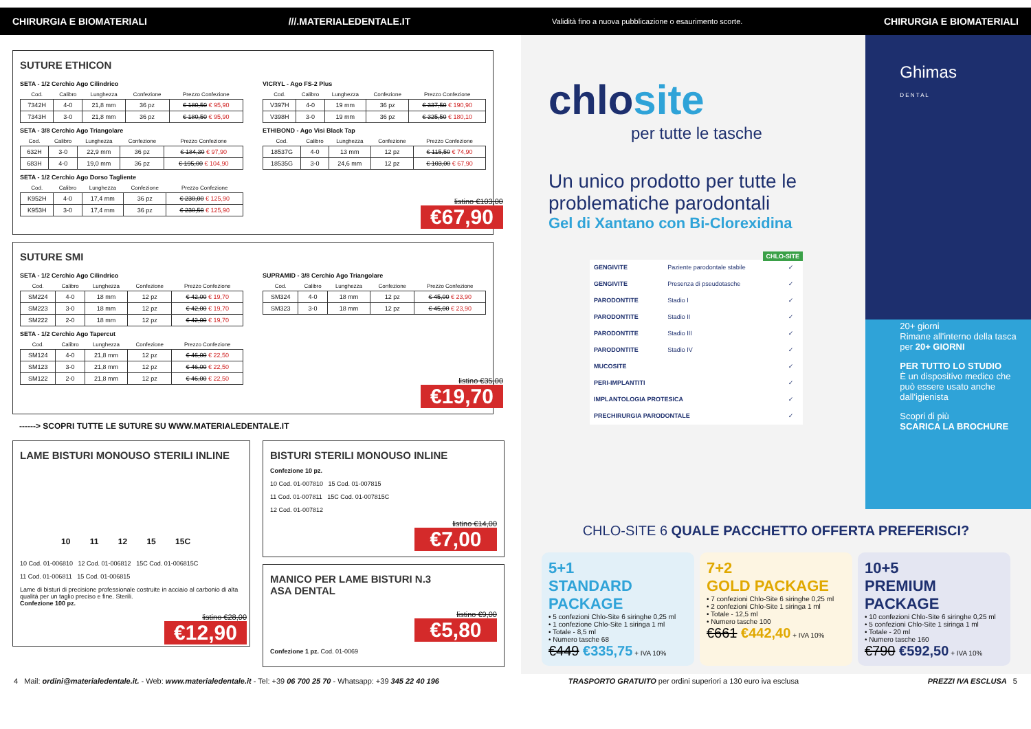CHIRURGIA E BIOMATERIALI ///.MATERIALEDENTALE.IT Validità fino a nuova pubblicazione o esaurimento scorte. CHIRURGIA E BIOMATERIALI
SUTURE ETHICON
SETA - 1/2 Cerchio Ago Cilindrico
| Cod. | Calibro | Lunghezza | Confezione | Prezzo Confezione |
| --- | --- | --- | --- | --- |
| 7342H | 4-0 | 21,8 mm | 36 pz | € 180,50 € 95,90 |
| 7343H | 3-0 | 21,8 mm | 36 pz | € 180,50 € 95,90 |
SETA - 3/8 Cerchio Ago Triangolare
| Cod. | Calibro | Lunghezza | Confezione | Prezzo Confezione |
| --- | --- | --- | --- | --- |
| 632H | 3-0 | 22,9 mm | 36 pz | € 184,30 € 97,90 |
| 683H | 4-0 | 19,0 mm | 36 pz | € 195,00 € 104,90 |
SETA - 1/2 Cerchio Ago Dorso Tagliente
| Cod. | Calibro | Lunghezza | Confezione | Prezzo Confezione |
| --- | --- | --- | --- | --- |
| K952H | 4-0 | 17,4 mm | 36 pz | € 230,00 € 125,90 |
| K953H | 3-0 | 17,4 mm | 36 pz | € 230,50 € 125,90 |
VICRYL - Ago FS-2 Plus
| Cod. | Calibro | Lunghezza | Confezione | Prezzo Confezione |
| --- | --- | --- | --- | --- |
| V397H | 4-0 | 19 mm | 36 pz | € 337,50 € 190,90 |
| V398H | 3-0 | 19 mm | 36 pz | € 325,50 € 180,10 |
ETHIBOND - Ago Visi Black Tap
| Cod. | Calibro | Lunghezza | Confezione | Prezzo Confezione |
| --- | --- | --- | --- | --- |
| 18537G | 4-0 | 13 mm | 12 pz | € 115,50 € 74,90 |
| 18535G | 3-0 | 24,6 mm | 12 pz | € 103,00 € 67,90 |
listino €103,00
€67,90
SUTURE SMI
SETA - 1/2 Cerchio Ago Cilindrico
| Cod. | Calibro | Lunghezza | Confezione | Prezzo Confezione |
| --- | --- | --- | --- | --- |
| SM224 | 4-0 | 18 mm | 12 pz | € 42,00 € 19,70 |
| SM223 | 3-0 | 18 mm | 12 pz | € 42,00 € 19,70 |
| SM222 | 2-0 | 18 mm | 12 pz | € 42,00 € 19,70 |
SETA - 1/2 Cerchio Ago Tapercut
| Cod. | Calibro | Lunghezza | Confezione | Prezzo Confezione |
| --- | --- | --- | --- | --- |
| SM124 | 4-0 | 21,8 mm | 12 pz | € 46,00 € 22,50 |
| SM123 | 3-0 | 21,8 mm | 12 pz | € 46,00 € 22,50 |
| SM122 | 2-0 | 21,8 mm | 12 pz | € 46,00 € 22,50 |
SUPRAMID - 3/8 Cerchio Ago Triangolare
| Cod. | Calibro | Lunghezza | Confezione | Prezzo Confezione |
| --- | --- | --- | --- | --- |
| SM324 | 4-0 | 18 mm | 12 pz | € 45,00 € 23,90 |
| SM323 | 3-0 | 18 mm | 12 pz | € 45,00 € 23,90 |
listino €35,00
€19,70
------> SCOPRI TUTTE LE SUTURE SU WWW.MATERIALEDENTALE.IT
LAME BISTURI MONOUSO STERILI INLINE
10 11 12 15 15C
10 Cod. 01-006810 12 Cod. 01-006812 15C Cod. 01-006815C
11 Cod. 01-006811 15 Cod. 01-006815
Lame di bisturi di precisione professionale costruite in acciaio al carbonio di alta qualità per un taglio preciso e fine. Sterili.
Confezione 100 pz.
listino €28,00
€12,90
BISTURI STERILI MONOUSO INLINE
Confezione 10 pz.
10 Cod. 01-007810 15 Cod. 01-007815
11 Cod. 01-007811 15C Cod. 01-007815C
12 Cod. 01-007812
listino €14,00
€7,00
MANICO PER LAME BISTURI N.3
ASA DENTAL
listino €9,00
€5,80
Confezione 1 pz. Cod. 01-0069
chlosite
per tutte le tasche
Un unico prodotto per tutte le problematiche parodontali
Gel di Xantano con Bi-Clorexidina
CHLO-SITE
| GENGIVITE | Paziente parodontale stabile | ✓ |
| GENGIVITE | Presenza di pseudotasche | ✓ |
| PARODONTITE | Stadio I | ✓ |
| PARODONTITE | Stadio II | ✓ |
| PARODONTITE | Stadio III | ✓ |
| PARODONTITE | Stadio IV | ✓ |
| MUCOSITE | | ✓ |
| PERI-IMPLANTITI | | ✓ |
| IMPLANTOLOGIA PROTESICA | | ✓ |
| PRECHIRURGIA PARODONTALE | | ✓ |
Ghimas
D E N T A L
20+ giorni
Rimane all'interno della tasca per 20+ GIORNI
PER TUTTO LO STUDIO
È un dispositivo medico che può essere usato anche dall'igienista
Scopri di più
SCARICA LA BROCHURE
CHLO-SITE 6 QUALE PACCHETTO OFFERTA PREFERISCI?
5+1
STANDARD PACKAGE
• 5 confezioni Chlo-Site 6 siringhe 0,25 ml
• 1 confezione Chlo-Site 1 siringa 1 ml
• Totale - 8,5 ml
• Numero tasche 68
€449 €335,75 + IVA 10%
7+2
GOLD PACKAGE
• 7 confezioni Chlo-Site 6 siringhe 0,25 ml
• 2 confezioni Chlo-Site 1 siringa 1 ml
• Totale - 12,5 ml
• Numero tasche 100
€661 €442,40 + IVA 10%
10+5
PREMIUM PACKAGE
• 10 confezioni Chlo-Site 6 siringhe 0,25 ml
• 5 confezioni Chlo-Site 1 siringa 1 ml
• Totale - 20 ml
• Numero tasche 160
€790 €592,50 + IVA 10%
4 Mail: ordini@materialedentale.it. - Web: www.materialedentale.it - Tel: +39 06 700 25 70 - Whatsapp: +39 345 22 40 196 TRASPORTO GRATUITO per ordini superiori a 130 euro iva esclusa PREZZI IVA ESCLUSA 5